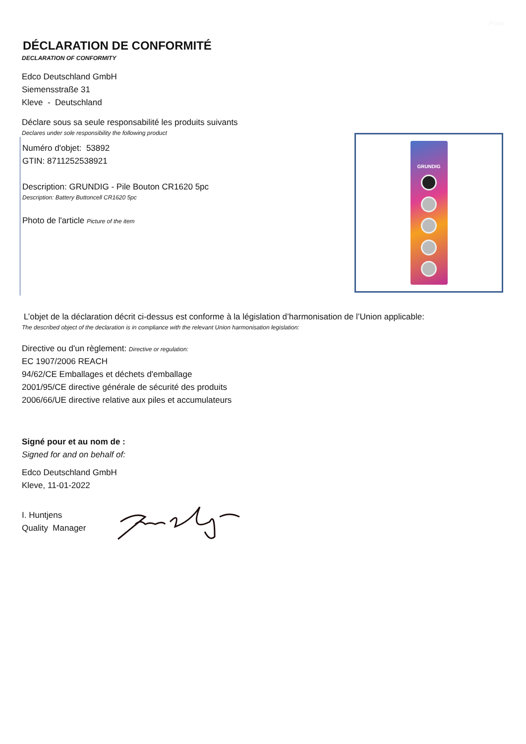Frans
DÉCLARATION DE CONFORMITÉ
DECLARATION OF CONFORMITY
Edco Deutschland GmbH
Siemensstraße 31
Kleve - Deutschland
Déclare sous sa seule responsabilité les produits suivants
Declares under sole responsibility the following product
Numéro d'objet: 53892
GTIN: 8711252538921
Description: GRUNDIG - Pile Bouton CR1620 5pc
Description: Battery Buttoncell CR1620 5pc
Photo de l'article Picture of the item
GRUNDIG
L’objet de la déclaration décrit ci-dessus est conforme à la législation d’harmonisation de l’Union applicable:
The described object of the declaration is in compliance with the relevant Union harmonisation legislation:
Directive ou d'un règlement: Directive or regulation:
EC 1907/2006 REACH
94/62/CE Emballages et déchets d'emballage
2001/95/CE directive générale de sécurité des produits
2006/66/UE directive relative aux piles et accumulateurs
Signé pour et au nom de :
Signed for and on behalf of:
Edco Deutschland GmbH
Kleve, 11-01-2022
I. Huntjens
Quality Manager